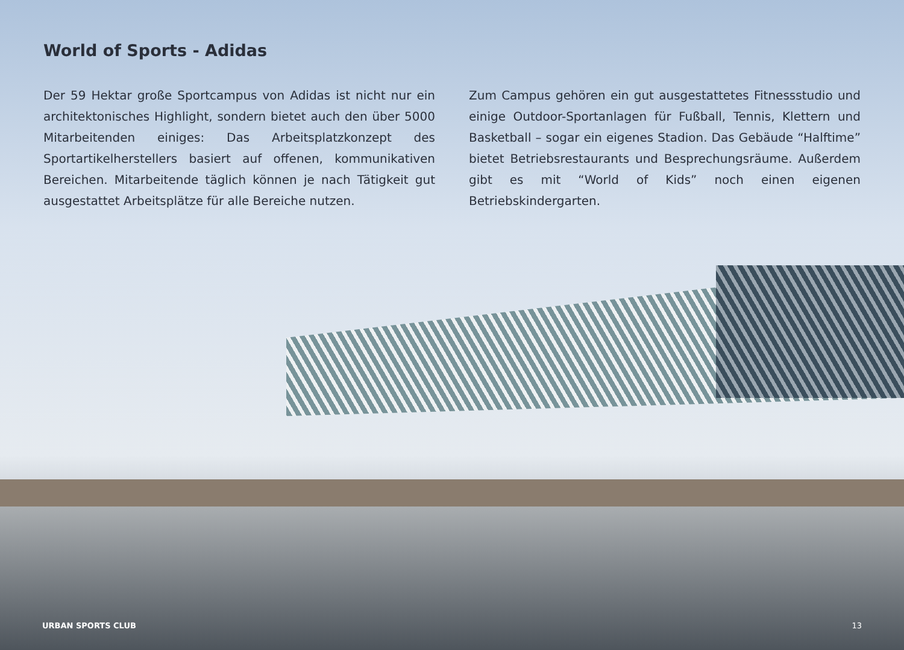World of Sports - Adidas
Der 59 Hektar große Sportcampus von Adidas ist nicht nur ein architektonisches Highlight, sondern bietet auch den über 5000 Mitarbeitenden einiges: Das Arbeitsplatzkonzept des Sportartikelherstellers basiert auf offenen, kommunikativen Bereichen. Mitarbeitende täglich können je nach Tätigkeit gut ausgestattet Arbeitsplätze für alle Bereiche nutzen.
Zum Campus gehören ein gut ausgestattetes Fitnessstudio und einige Outdoor-Sportanlagen für Fußball, Tennis, Klettern und Basketball – sogar ein eigenes Stadion. Das Gebäude “Halftime” bietet Betriebsrestaurants und Besprechungsräume. Außerdem gibt es mit “World of Kids” noch einen eigenen Betriebskindergarten.
URBAN SPORTS CLUB 13